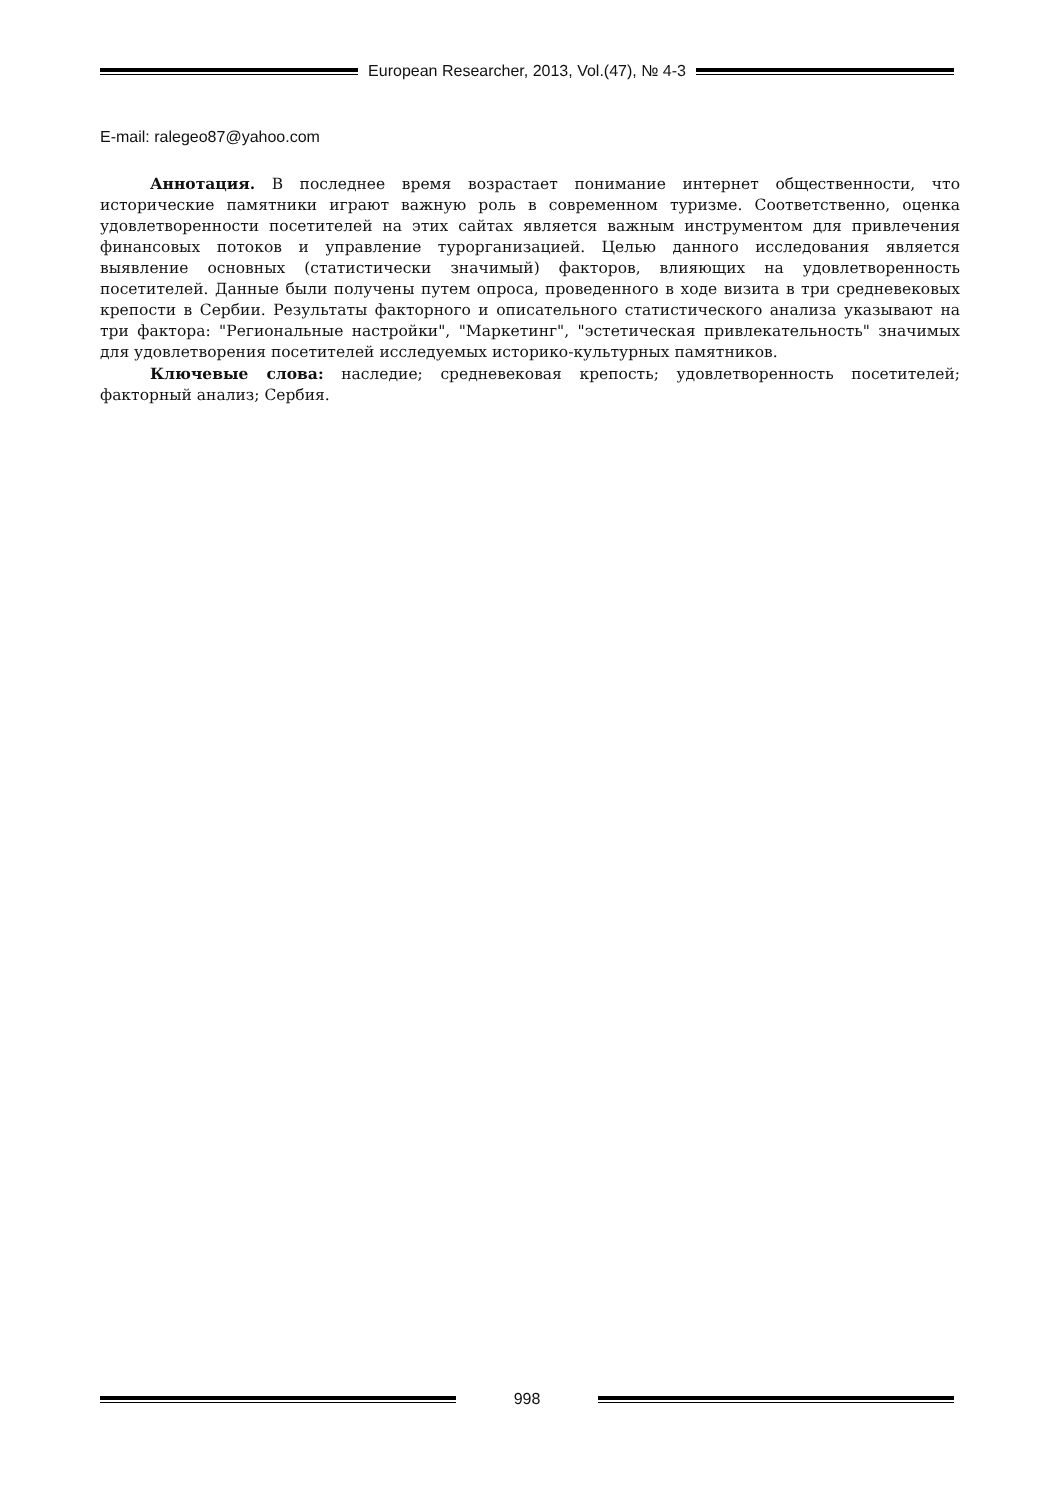European Researcher, 2013, Vol.(47), № 4-3
E-mail: ralegeo87@yahoo.com
Аннотация. В последнее время возрастает понимание интернет общественности, что исторические памятники играют важную роль в современном туризме. Соответственно, оценка удовлетворенности посетителей на этих сайтах является важным инструментом для привлечения финансовых потоков и управление турорганизацией. Целью данного исследования является выявление основных (статистически значимый) факторов, влияющих на удовлетворенность посетителей. Данные были получены путем опроса, проведенного в ходе визита в три средневековых крепости в Сербии. Результаты факторного и описательного статистического анализа указывают на три фактора: "Региональные настройки", "Маркетинг", "эстетическая привлекательность" значимых для удовлетворения посетителей исследуемых историко-культурных памятников.
Ключевые слова: наследие; средневековая крепость; удовлетворенность посетителей; факторный анализ; Сербия.
998